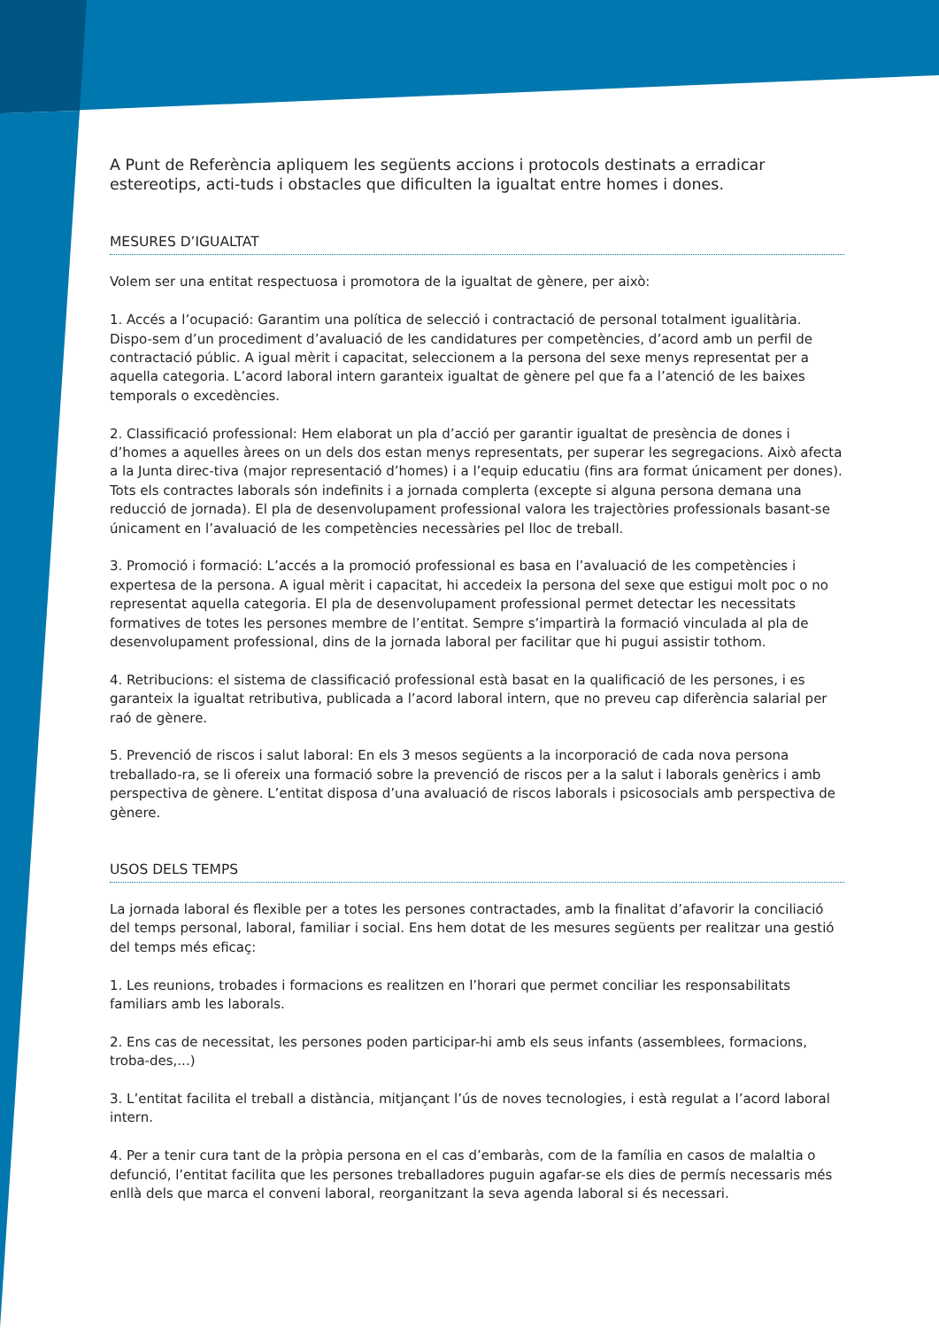A Punt de Referència apliquem les següents accions i protocols destinats a erradicar estereotips, acti-tuds i obstacles que dificulten la igualtat entre homes i dones.
MESURES D’IGUALTAT
Volem ser una entitat respectuosa i promotora de la igualtat de gènere, per això:
1. Accés a l’ocupació: Garantim una política de selecció i contractació de personal totalment igualitària. Dispo-sem d’un procediment d’avaluació de les candidatures per competències, d’acord amb un perfil de contractació públic. A igual mèrit i capacitat, seleccionem a la persona del sexe menys representat per a aquella categoria. L’acord laboral intern garanteix igualtat de gènere pel que fa a l’atenció de les baixes temporals o excedències.
2. Classificació professional: Hem elaborat un pla d’acció per garantir igualtat de presència de dones i d’homes a aquelles àrees on un dels dos estan menys representats, per superar les segregacions. Això afecta a la Junta direc-tiva (major representació d’homes) i a l’equip educatiu (fins ara format únicament per dones). Tots els contractes laborals són indefinits i a jornada complerta (excepte si alguna persona demana una reducció de jornada). El pla de desenvolupament professional valora les trajectòries professionals basant-se únicament en l’avaluació de les competències necessàries pel lloc de treball.
3. Promoció i formació: L’accés a la promoció professional es basa en l’avaluació de les competències i expertesa de la persona. A igual mèrit i capacitat, hi accedeix la persona del sexe que estigui molt poc o no representat aquella categoria. El pla de desenvolupament professional permet detectar les necessitats formatives de totes les persones membre de l’entitat. Sempre s’impartirà la formació vinculada al pla de desenvolupament professional, dins de la jornada laboral per facilitar que hi pugui assistir tothom.
4. Retribucions: el sistema de classificació professional està basat en la qualificació de les persones, i es garanteix la igualtat retributiva, publicada a l’acord laboral intern, que no preveu cap diferència salarial per raó de gènere.
5. Prevenció de riscos i salut laboral: En els 3 mesos següents a la incorporació de cada nova persona treballado-ra, se li ofereix una formació sobre la prevenció de riscos per a la salut i laborals genèrics i amb perspectiva de gènere. L’entitat disposa d’una avaluació de riscos laborals i psicosocials amb perspectiva de gènere.
USOS DELS TEMPS
La jornada laboral és flexible per a totes les persones contractades, amb la finalitat d’afavorir la conciliació del temps personal, laboral, familiar i social. Ens hem dotat de les mesures següents per realitzar una gestió del temps més eficaç:
1. Les reunions, trobades i formacions es realitzen en l’horari que permet conciliar les responsabilitats familiars amb les laborals.
2. Ens cas de necessitat, les persones poden participar-hi amb els seus infants (assemblees, formacions, troba-des,...)
3. L’entitat facilita el treball a distància, mitjançant l’ús de noves tecnologies, i està regulat a l’acord laboral intern.
4. Per a tenir cura tant de la pròpia persona en el cas d’embaràs, com de la família en casos de malaltia o defunció, l’entitat facilita que les persones treballadores puguin agafar-se els dies de permís necessaris més enllà dels que marca el conveni laboral, reorganitzant la seva agenda laboral si és necessari.